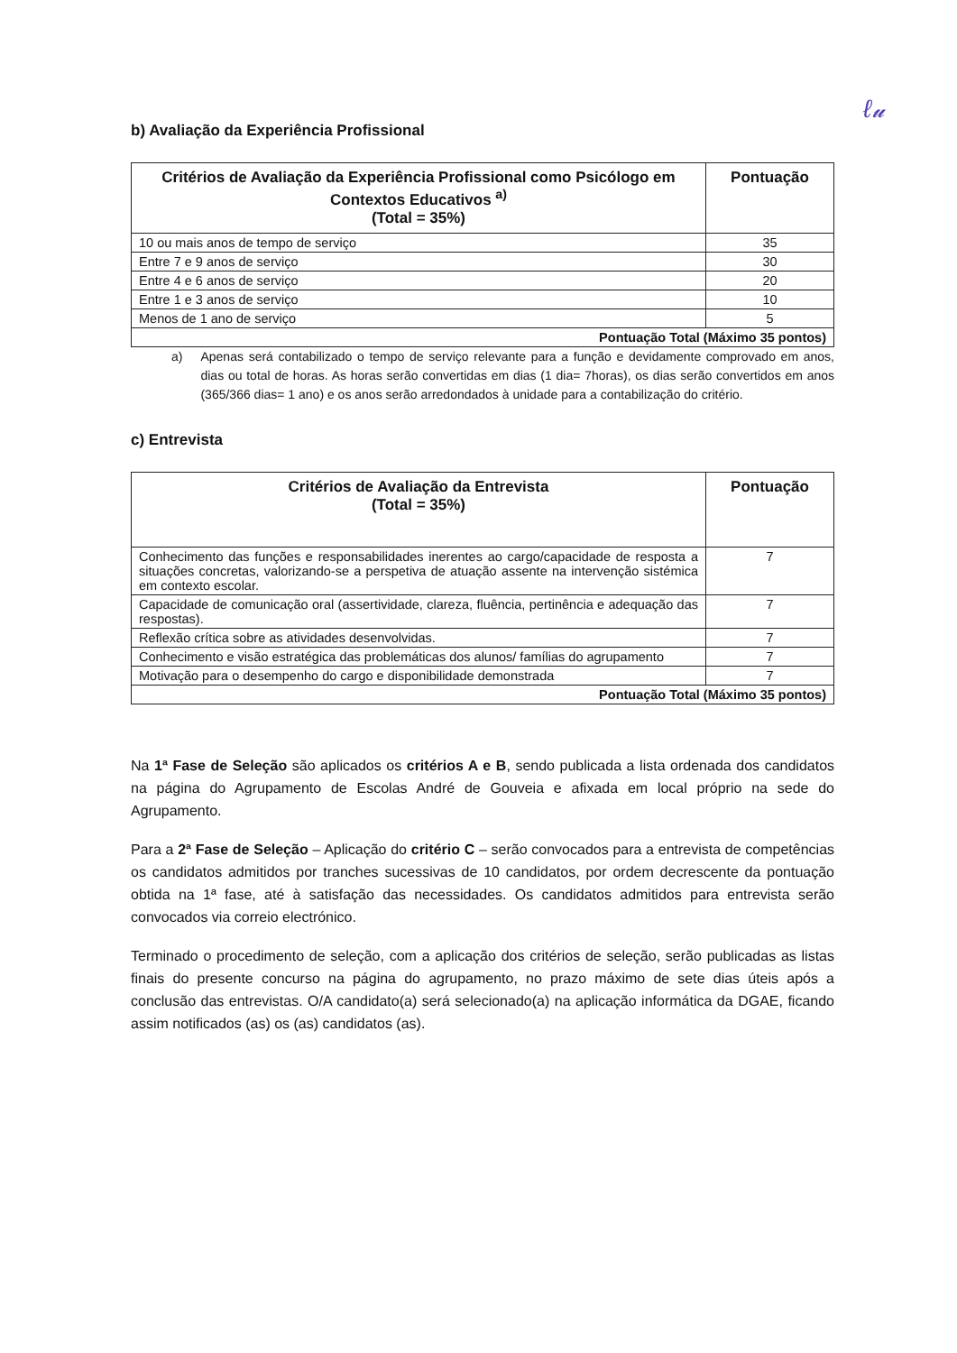ℓ𝓊
b) Avaliação da Experiência Profissional
| Critérios de Avaliação da Experiência Profissional como Psicólogo em Contextos Educativos <sup>a)</sup> (Total = 35%) | Pontuação |
| --- | --- |
| 10 ou mais anos de tempo de serviço | 35 |
| Entre 7 e 9 anos de serviço | 30 |
| Entre 4 e 6 anos de serviço | 20 |
| Entre 1 e 3 anos de serviço | 10 |
| Menos de 1 ano de serviço | 5 |
| Pontuação Total (Máximo 35 pontos) | |
a) Apenas será contabilizado o tempo de serviço relevante para a função e devidamente comprovado em anos, dias ou total de horas. As horas serão convertidas em dias (1 dia= 7horas), os dias serão convertidos em anos (365/366 dias= 1 ano) e os anos serão arredondados à unidade para a contabilização do critério.
c) Entrevista
| Critérios de Avaliação da Entrevista (Total = 35%) | Pontuação |
| --- | --- |
| Conhecimento das funções e responsabilidades inerentes ao cargo/capacidade de resposta a situações concretas, valorizando-se a perspetiva de atuação assente na intervenção sistémica em contexto escolar. | 7 |
| Capacidade de comunicação oral (assertividade, clareza, fluência, pertinência e adequação das respostas). | 7 |
| Reflexão crítica sobre as atividades desenvolvidas. | 7 |
| Conhecimento e visão estratégica das problemáticas dos alunos/ famílias do agrupamento | 7 |
| Motivação para o desempenho do cargo e disponibilidade demonstrada | 7 |
| Pontuação Total (Máximo 35 pontos) | |
Na 1ª Fase de Seleção são aplicados os critérios A e B, sendo publicada a lista ordenada dos candidatos na página do Agrupamento de Escolas André de Gouveia e afixada em local próprio na sede do Agrupamento.
Para a 2ª Fase de Seleção – Aplicação do critério C – serão convocados para a entrevista de competências os candidatos admitidos por tranches sucessivas de 10 candidatos, por ordem decrescente da pontuação obtida na 1ª fase, até à satisfação das necessidades. Os candidatos admitidos para entrevista serão convocados via correio electrónico.
Terminado o procedimento de seleção, com a aplicação dos critérios de seleção, serão publicadas as listas finais do presente concurso na página do agrupamento, no prazo máximo de sete dias úteis após a conclusão das entrevistas. O/A candidato(a) será selecionado(a) na aplicação informática da DGAE, ficando assim notificados (as) os (as) candidatos (as).